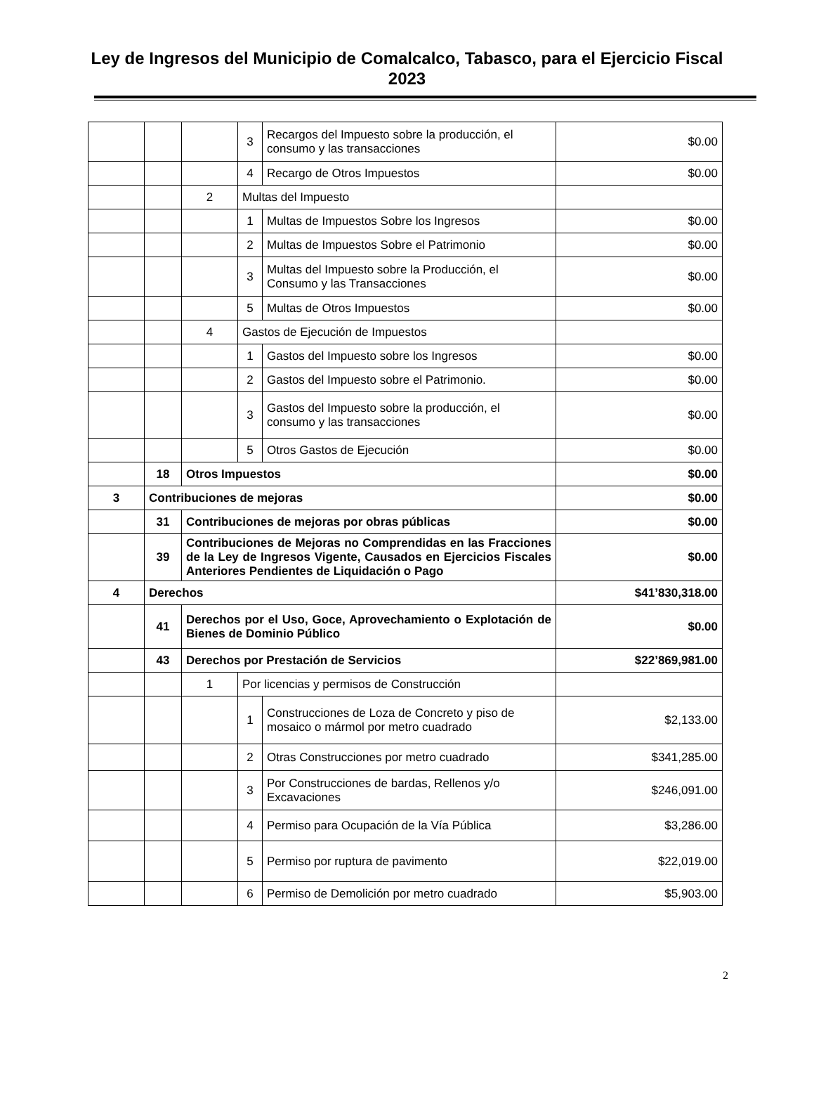Ley de Ingresos del Municipio de Comalcalco, Tabasco, para el Ejercicio Fiscal 2023
| | | | 3 | Recargos del Impuesto sobre la producción, el consumo y las transacciones | $0.00 |
| | | | 4 | Recargo de Otros Impuestos | $0.00 |
| | | 2 | Multas del Impuesto | | |
| | | | 1 | Multas de Impuestos Sobre los Ingresos | $0.00 |
| | | | 2 | Multas de Impuestos Sobre el Patrimonio | $0.00 |
| | | | 3 | Multas del Impuesto sobre la Producción, el Consumo y las Transacciones | $0.00 |
| | | | 5 | Multas de Otros Impuestos | $0.00 |
| | | 4 | Gastos de Ejecución de Impuestos | | |
| | | | 1 | Gastos del Impuesto sobre los Ingresos | $0.00 |
| | | | 2 | Gastos del Impuesto sobre el Patrimonio. | $0.00 |
| | | | 3 | Gastos del Impuesto sobre la producción, el consumo y las transacciones | $0.00 |
| | | | 5 | Otros Gastos de Ejecución | $0.00 |
| | 18 | Otros Impuestos | | | $0.00 |
| 3 | Contribuciones de mejoras | | | | $0.00 |
| | 31 | Contribuciones de mejoras por obras públicas | | | $0.00 |
| | 39 | Contribuciones de Mejoras no Comprendidas en las Fracciones de la Ley de Ingresos Vigente, Causados en Ejercicios Fiscales Anteriores Pendientes de Liquidación o Pago | | | $0.00 |
| 4 | Derechos | | | | $41’830,318.00 |
| | 41 | Derechos por el Uso, Goce, Aprovechamiento o Explotación de Bienes de Dominio Público | | | $0.00 |
| | 43 | Derechos por Prestación de Servicios | | | $22’869,981.00 |
| | | 1 | Por licencias y permisos de Construcción | | |
| | | | 1 | Construcciones de Loza de Concreto y piso de mosaico o mármol por metro cuadrado | $2,133.00 |
| | | | 2 | Otras Construcciones por metro cuadrado | $341,285.00 |
| | | | 3 | Por Construcciones de bardas, Rellenos y/o Excavaciones | $246,091.00 |
| | | | 4 | Permiso para Ocupación de la Vía Pública | $3,286.00 |
| | | | 5 | Permiso por ruptura de pavimento | $22,019.00 |
| | | | 6 | Permiso de Demolición por metro cuadrado | $5,903.00 |
2